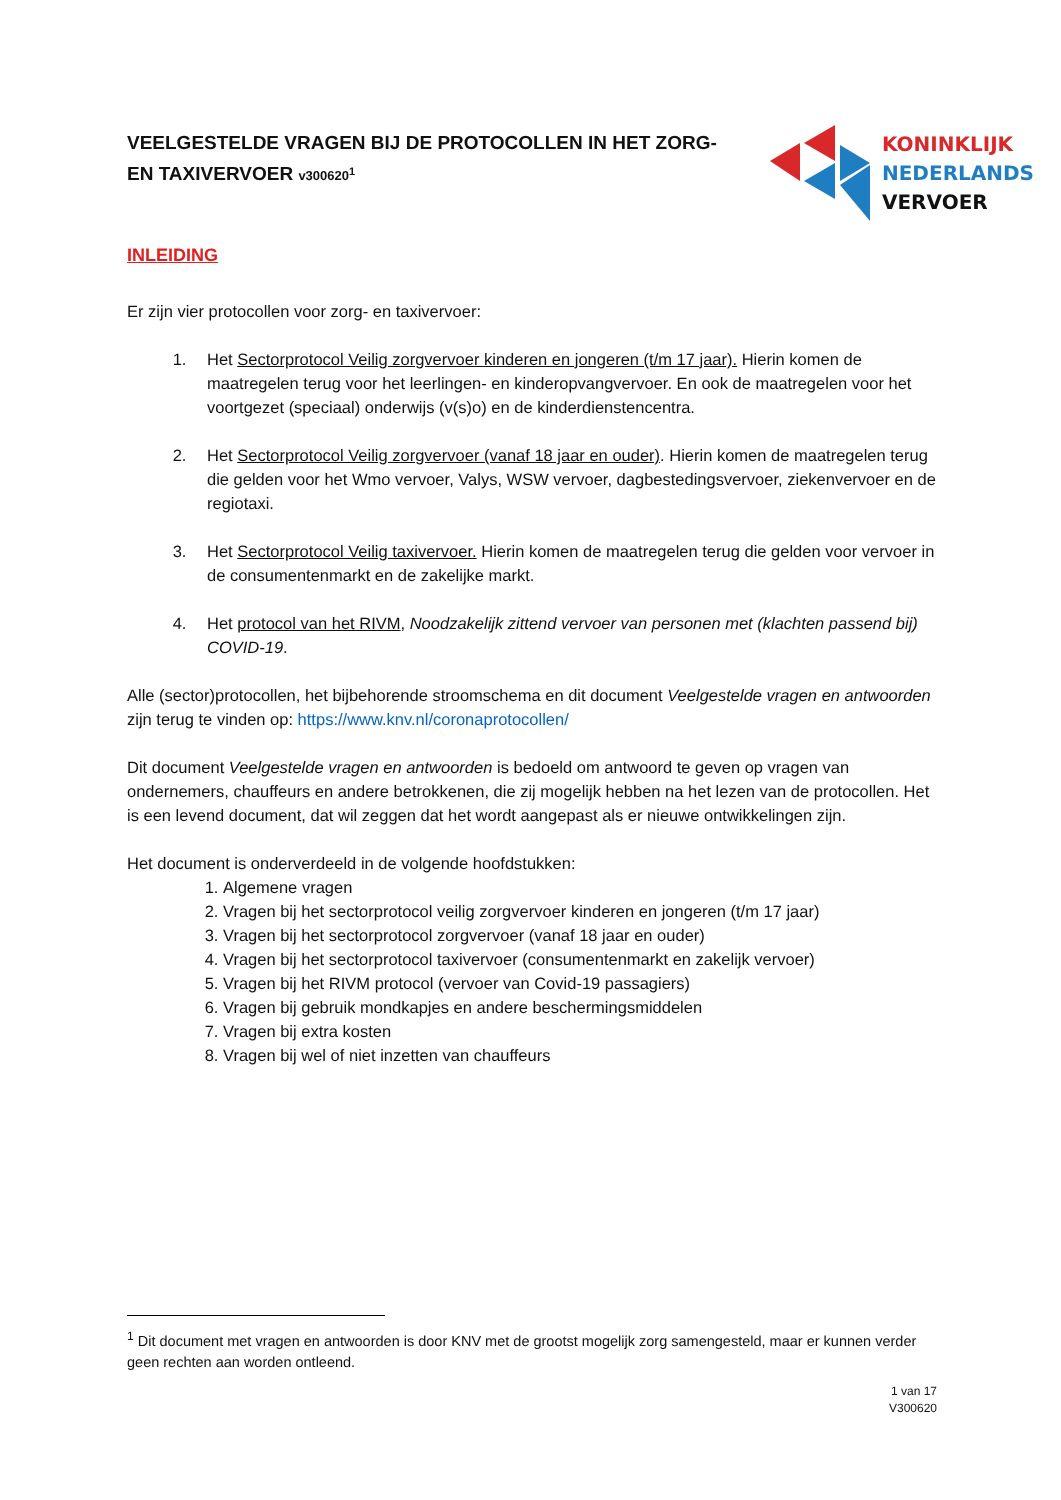VEELGESTELDE VRAGEN BIJ DE PROTOCOLLEN IN HET ZORG- EN TAXIVERVOER v300620<sup>1</sup>
KONINKLIJK
NEDERLANDS
VERVOER
INLEIDING
Er zijn vier protocollen voor zorg- en taxivervoer:
1. Het Sectorprotocol Veilig zorgvervoer kinderen en jongeren (t/m 17 jaar). Hierin komen de maatregelen terug voor het leerlingen- en kinderopvangvervoer. En ook de maatregelen voor het voortgezet (speciaal) onderwijs (v(s)o) en de kinderdienstencentra.
2. Het Sectorprotocol Veilig zorgvervoer (vanaf 18 jaar en ouder). Hierin komen de maatregelen terug die gelden voor het Wmo vervoer, Valys, WSW vervoer, dagbestedingsvervoer, ziekenvervoer en de regiotaxi.
3. Het Sectorprotocol Veilig taxivervoer. Hierin komen de maatregelen terug die gelden voor vervoer in de consumentenmarkt en de zakelijke markt.
4. Het protocol van het RIVM, Noodzakelijk zittend vervoer van personen met (klachten passend bij) COVID-19.
Alle (sector)protocollen, het bijbehorende stroomschema en dit document Veelgestelde vragen en antwoorden zijn terug te vinden op: https://www.knv.nl/coronaprotocollen/
Dit document Veelgestelde vragen en antwoorden is bedoeld om antwoord te geven op vragen van ondernemers, chauffeurs en andere betrokkenen, die zij mogelijk hebben na het lezen van de protocollen. Het is een levend document, dat wil zeggen dat het wordt aangepast als er nieuwe ontwikkelingen zijn.
Het document is onderverdeeld in de volgende hoofdstukken:
1. Algemene vragen
2. Vragen bij het sectorprotocol veilig zorgvervoer kinderen en jongeren (t/m 17 jaar)
3. Vragen bij het sectorprotocol zorgvervoer (vanaf 18 jaar en ouder)
4. Vragen bij het sectorprotocol taxivervoer (consumentenmarkt en zakelijk vervoer)
5. Vragen bij het RIVM protocol (vervoer van Covid-19 passagiers)
6. Vragen bij gebruik mondkapjes en andere beschermingsmiddelen
7. Vragen bij extra kosten
8. Vragen bij wel of niet inzetten van chauffeurs
<sup>1</sup> Dit document met vragen en antwoorden is door KNV met de grootst mogelijk zorg samengesteld, maar er kunnen verder geen rechten aan worden ontleend.
1 van 17
V300620